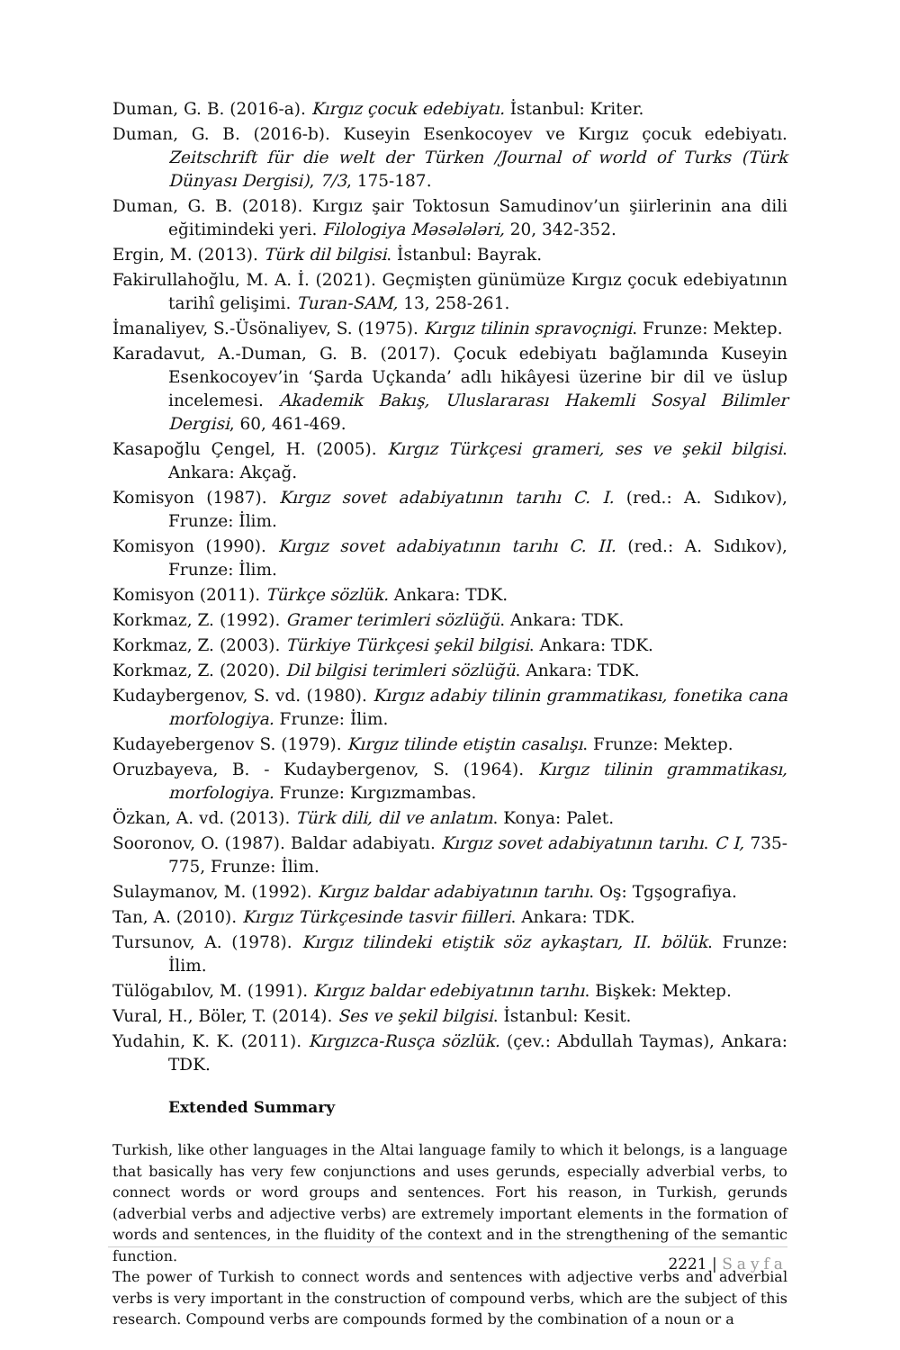Duman, G. B. (2016-a). Kırgız çocuk edebiyatı. İstanbul: Kriter.
Duman, G. B. (2016-b). Kuseyin Esenkocoyev ve Kırgız çocuk edebiyatı. Zeitschrift für die welt der Türken /Journal of world of Turks (Türk Dünyası Dergisi), 7/3, 175-187.
Duman, G. B. (2018). Kırgız şair Toktosun Samudinov’un şiirlerinin ana dili eğitimindeki yeri. Filologiya Məsələləri, 20, 342-352.
Ergin, M. (2013). Türk dil bilgisi. İstanbul: Bayrak.
Fakirullahoğlu, M. A. İ. (2021). Geçmişten günümüze Kırgız çocuk edebiyatının tarihî gelişimi. Turan-SAM, 13, 258-261.
İmanaliyev, S.-Üsönaliyev, S. (1975). Kırgız tilinin spravoçnigi. Frunze: Mektep.
Karadavut, A.-Duman, G. B. (2017). Çocuk edebiyatı bağlamında Kuseyin Esenkocoyev’in ‘Şarda Uçkanda’ adlı hikâyesi üzerine bir dil ve üslup incelemesi. Akademik Bakış, Uluslararası Hakemli Sosyal Bilimler Dergisi, 60, 461-469.
Kasapoğlu Çengel, H. (2005). Kırgız Türkçesi grameri, ses ve şekil bilgisi. Ankara: Akçağ.
Komisyon (1987). Kırgız sovet adabiyatının tarıhı C. I. (red.: A. Sıdıkov), Frunze: İlim.
Komisyon (1990). Kırgız sovet adabiyatının tarıhı C. II. (red.: A. Sıdıkov), Frunze: İlim.
Komisyon (2011). Türkçe sözlük. Ankara: TDK.
Korkmaz, Z. (1992). Gramer terimleri sözlüğü. Ankara: TDK.
Korkmaz, Z. (2003). Türkiye Türkçesi şekil bilgisi. Ankara: TDK.
Korkmaz, Z. (2020). Dil bilgisi terimleri sözlüğü. Ankara: TDK.
Kudaybergenov, S. vd. (1980). Kırgız adabiy tilinin grammatikası, fonetika cana morfologiya. Frunze: İlim.
Kudayebergenov S. (1979). Kırgız tilinde etiştin casalışı. Frunze: Mektep.
Oruzbayeva, B. - Kudaybergenov, S. (1964). Kırgız tilinin grammatikası, morfologiya. Frunze: Kırgızmambas.
Özkan, A. vd. (2013). Türk dili, dil ve anlatım. Konya: Palet.
Sooronov, O. (1987). Baldar adabiyatı. Kırgız sovet adabiyatının tarıhı. C I, 735-775, Frunze: İlim.
Sulaymanov, M. (1992). Kırgız baldar adabiyatının tarıhı. Oş: Tgşografiya.
Tan, A. (2010). Kırgız Türkçesinde tasvir fiilleri. Ankara: TDK.
Tursunov, A. (1978). Kırgız tilindeki etiştik söz aykaştarı, II. bölük. Frunze: İlim.
Tülögabılov, M. (1991). Kırgız baldar edebiyatının tarıhı. Bişkek: Mektep.
Vural, H., Böler, T. (2014). Ses ve şekil bilgisi. İstanbul: Kesit.
Yudahin, K. K. (2011). Kırgızca-Rusça sözlük. (çev.: Abdullah Taymas), Ankara: TDK.
Extended Summary
Turkish, like other languages in the Altai language family to which it belongs, is a language that basically has very few conjunctions and uses gerunds, especially adverbial verbs, to connect words or word groups and sentences. Fort his reason, in Turkish, gerunds (adverbial verbs and adjective verbs) are extremely important elements in the formation of words and sentences, in the fluidity of the context and in the strengthening of the semantic function.
The power of Turkish to connect words and sentences with adjective verbs and adverbial verbs is very important in the construction of compound verbs, which are the subject of this research. Compound verbs are compounds formed by the combination of a noun or a
2221 | Sayfa